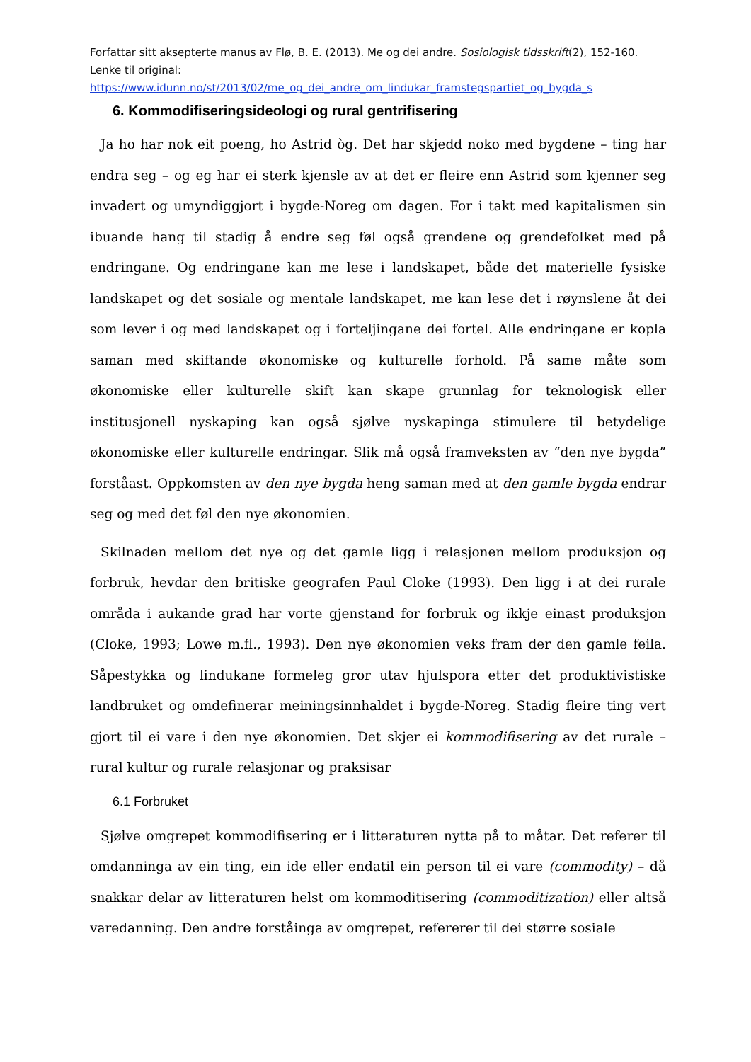Forfattar sitt aksepterte manus av Flø, B. E. (2013). Me og dei andre. Sosiologisk tidsskrift(2), 152-160. Lenke til original:
https://www.idunn.no/st/2013/02/me_og_dei_andre_om_lindukar_framstegspartiet_og_bygda_s
6. Kommodifiseringsideologi og rural gentrifisering
Ja ho har nok eit poeng, ho Astrid òg. Det har skjedd noko med bygdene – ting har endra seg – og eg har ei sterk kjensle av at det er fleire enn Astrid som kjenner seg invadert og umyndiggjort i bygde-Noreg om dagen. For i takt med kapitalismen sin ibuande hang til stadig å endre seg føl også grendene og grendefolket med på endringane. Og endringane kan me lese i landskapet, både det materielle fysiske landskapet og det sosiale og mentale landskapet, me kan lese det i røynslene åt dei som lever i og med landskapet og i forteljingane dei fortel. Alle endringane er kopla saman med skiftande økonomiske og kulturelle forhold. På same måte som økonomiske eller kulturelle skift kan skape grunnlag for teknologisk eller institusjonell nyskaping kan også sjølve nyskapinga stimulere til betydelige økonomiske eller kulturelle endringar. Slik må også framveksten av “den nye bygda” forståast. Oppkomsten av den nye bygda heng saman med at den gamle bygda endrar seg og med det føl den nye økonomien.
Skilnaden mellom det nye og det gamle ligg i relasjonen mellom produksjon og forbruk, hevdar den britiske geografen Paul Cloke (1993). Den ligg i at dei rurale områda i aukande grad har vorte gjenstand for forbruk og ikkje einast produksjon (Cloke, 1993; Lowe m.fl., 1993). Den nye økonomien veks fram der den gamle feila. Såpestykka og lindukane formeleg gror utav hjulspora etter det produktivistiske landbruket og omdefinerar meiningsinnhaldet i bygde-Noreg. Stadig fleire ting vert gjort til ei vare i den nye økonomien. Det skjer ei kommodifisering av det rurale – rural kultur og rurale relasjonar og praksisar
6.1 Forbruket
Sjølve omgrepet kommodifisering er i litteraturen nytta på to måtar. Det referer til omdanninga av ein ting, ein ide eller endatil ein person til ei vare (commodity) – då snakkar delar av litteraturen helst om kommoditisering (commoditization) eller altså varedanning. Den andre forståinga av omgrepet, refererer til dei større sosiale